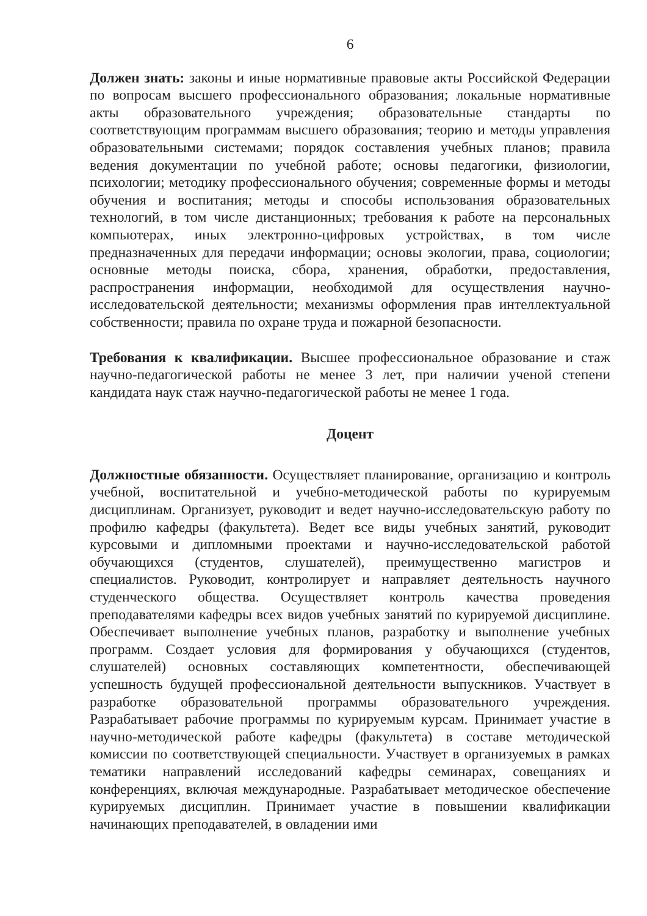6
Должен знать: законы и иные нормативные правовые акты Российской Федерации по вопросам высшего профессионального образования; локальные нормативные акты образовательного учреждения; образовательные стандарты по соответствующим программам высшего образования; теорию и методы управления образовательными системами; порядок составления учебных планов; правила ведения документации по учебной работе; основы педагогики, физиологии, психологии; методику профессионального обучения; современные формы и методы обучения и воспитания; методы и способы использования образовательных технологий, в том числе дистанционных; требования к работе на персональных компьютерах, иных электронно-цифровых устройствах, в том числе предназначенных для передачи информации; основы экологии, права, социологии; основные методы поиска, сбора, хранения, обработки, предоставления, распространения информации, необходимой для осуществления научно-исследовательской деятельности; механизмы оформления прав интеллектуальной собственности; правила по охране труда и пожарной безопасности.
Требования к квалификации. Высшее профессиональное образование и стаж научно-педагогической работы не менее 3 лет, при наличии ученой степени кандидата наук стаж научно-педагогической работы не менее 1 года.
Доцент
Должностные обязанности. Осуществляет планирование, организацию и контроль учебной, воспитательной и учебно-методической работы по курируемым дисциплинам. Организует, руководит и ведет научно-исследовательскую работу по профилю кафедры (факультета). Ведет все виды учебных занятий, руководит курсовыми и дипломными проектами и научно-исследовательской работой обучающихся (студентов, слушателей), преимущественно магистров и специалистов. Руководит, контролирует и направляет деятельность научного студенческого общества. Осуществляет контроль качества проведения преподавателями кафедры всех видов учебных занятий по курируемой дисциплине. Обеспечивает выполнение учебных планов, разработку и выполнение учебных программ. Создает условия для формирования у обучающихся (студентов, слушателей) основных составляющих компетентности, обеспечивающей успешность будущей профессиональной деятельности выпускников. Участвует в разработке образовательной программы образовательного учреждения. Разрабатывает рабочие программы по курируемым курсам. Принимает участие в научно-методической работе кафедры (факультета) в составе методической комиссии по соответствующей специальности. Участвует в организуемых в рамках тематики направлений исследований кафедры семинарах, совещаниях и конференциях, включая международные. Разрабатывает методическое обеспечение курируемых дисциплин. Принимает участие в повышении квалификации начинающих преподавателей, в овладении ими